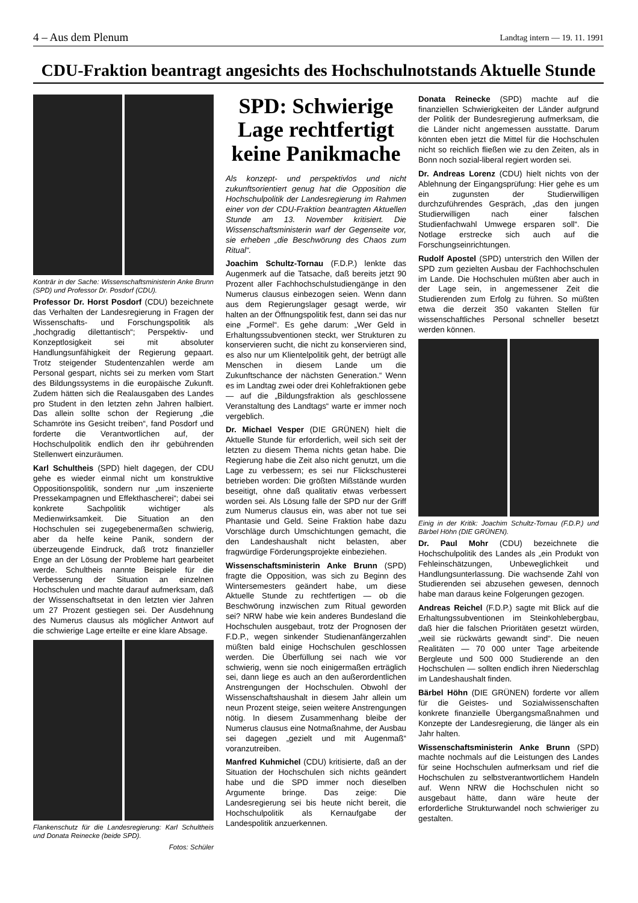4 – Aus dem Plenum Landtag intern — 19. 11. 1991
CDU-Fraktion beantragt angesichts des Hochschulnotstands Aktuelle Stunde
Konträr in der Sache: Wissenschaftsministerin Anke Brunn (SPD) und Professor Dr. Posdorf (CDU).
Professor Dr. Horst Posdorf (CDU) bezeichnete das Verhalten der Landesregierung in Fragen der Wissenschafts- und Forschungspolitik als „hochgradig dilettantisch“; Perspektiv- und Konzeptlosigkeit sei mit absoluter Handlungsunfähigkeit der Regierung gepaart. Trotz steigender Studentenzahlen werde am Personal gespart, nichts sei zu merken vom Start des Bildungssystems in die europäische Zukunft. Zudem hätten sich die Realausgaben des Landes pro Student in den letzten zehn Jahren halbiert. Das allein sollte schon der Regierung „die Schamröte ins Gesicht treiben“, fand Posdorf und forderte die Verantwortlichen auf, der Hochschulpolitik endlich den ihr gebührenden Stellenwert einzuräumen.
Karl Schultheis (SPD) hielt dagegen, der CDU gehe es wieder einmal nicht um konstruktive Oppositionspolitik, sondern nur „um inszenierte Pressekampagnen und Effekthascherei“; dabei sei konkrete Sachpolitik wichtiger als Medienwirksamkeit. Die Situation an den Hochschulen sei zugegebenermaßen schwierig, aber da helfe keine Panik, sondern der überzeugende Eindruck, daß trotz finanzieller Enge an der Lösung der Probleme hart gearbeitet werde. Schultheis nannte Beispiele für die Verbesserung der Situation an einzelnen Hochschulen und machte darauf aufmerksam, daß der Wissenschaftsetat in den letzten vier Jahren um 27 Prozent gestiegen sei. Der Ausdehnung des Numerus clausus als möglicher Antwort auf die schwierige Lage erteilte er eine klare Absage.
Flankenschutz für die Landesregierung: Karl Schultheis und Donata Reinecke (beide SPD).
Fotos: Schüler
SPD: Schwierige Lage rechtfertigt keine Panikmache
Als konzept- und perspektivlos und nicht zukunftsorientiert genug hat die Opposition die Hochschulpolitik der Landesregierung im Rahmen einer von der CDU-Fraktion beantragten Aktuellen Stunde am 13. November kritisiert. Die Wissenschaftsministerin warf der Gegenseite vor, sie erheben „die Beschwörung des Chaos zum Ritual“.
Joachim Schultz-Tornau (F.D.P.) lenkte das Augenmerk auf die Tatsache, daß bereits jetzt 90 Prozent aller Fachhochschulstudiengänge in den Numerus clausus einbezogen seien. Wenn dann aus dem Regierungslager gesagt werde, wir halten an der Öffnungspolitik fest, dann sei das nur eine „Formel“. Es gehe darum: „Wer Geld in Erhaltungssubventionen steckt, wer Strukturen zu konservieren sucht, die nicht zu konservieren sind, es also nur um Klientelpolitik geht, der betrügt alle Menschen in diesem Lande um die Zukunftschance der nächsten Generation.“ Wenn es im Landtag zwei oder drei Kohlefraktionen gebe — auf die „Bildungsfraktion als geschlossene Veranstaltung des Landtags“ warte er immer noch vergeblich.
Dr. Michael Vesper (DIE GRÜNEN) hielt die Aktuelle Stunde für erforderlich, weil sich seit der letzten zu diesem Thema nichts getan habe. Die Regierung habe die Zeit also nicht genutzt, um die Lage zu verbessern; es sei nur Flickschusterei betrieben worden: Die größten Mißstände wurden beseitigt, ohne daß qualitativ etwas verbessert worden sei. Als Lösung falle der SPD nur der Griff zum Numerus clausus ein, was aber not tue sei Phantasie und Geld. Seine Fraktion habe dazu Vorschläge durch Umschichtungen gemacht, die den Landeshaushalt nicht belasten, aber fragwürdige Förderungsprojekte einbeziehen.
Wissenschaftsministerin Anke Brunn (SPD) fragte die Opposition, was sich zu Beginn des Wintersemesters geändert habe, um diese Aktuelle Stunde zu rechtfertigen — ob die Beschwörung inzwischen zum Ritual geworden sei? NRW habe wie kein anderes Bundesland die Hochschulen ausgebaut, trotz der Prognosen der F.D.P., wegen sinkender Studienanfängerzahlen müßten bald einige Hochschulen geschlossen werden. Die Überfüllung sei nach wie vor schwierig, wenn sie noch einigermaßen erträglich sei, dann liege es auch an den außerordentlichen Anstrengungen der Hochschulen. Obwohl der Wissenschaftshaushalt in diesem Jahr allein um neun Prozent steige, seien weitere Anstrengungen nötig. In diesem Zusammenhang bleibe der Numerus clausus eine Notmaßnahme, der Ausbau sei dagegen „gezielt und mit Augenmaß“ voranzutreiben.
Manfred Kuhmichel (CDU) kritisierte, daß an der Situation der Hochschulen sich nichts geändert habe und die SPD immer noch dieselben Argumente bringe. Das zeige: Die Landesregierung sei bis heute nicht bereit, die Hochschulpolitik als Kernaufgabe der Landespolitik anzuerkennen.
Donata Reinecke (SPD) machte auf die finanziellen Schwierigkeiten der Länder aufgrund der Politik der Bundesregierung aufmerksam, die die Länder nicht angemessen ausstatte. Darum könnten eben jetzt die Mittel für die Hochschulen nicht so reichlich fließen wie zu den Zeiten, als in Bonn noch sozial-liberal regiert worden sei.
Dr. Andreas Lorenz (CDU) hielt nichts von der Ablehnung der Eingangsprüfung: Hier gehe es um ein zugunsten der Studierwilligen durchzuführendes Gespräch, „das den jungen Studierwilligen nach einer falschen Studienfachwahl Umwege ersparen soll“. Die Notlage erstrecke sich auch auf die Forschungseinrichtungen.
Rudolf Apostel (SPD) unterstrich den Willen der SPD zum gezielten Ausbau der Fachhochschulen im Lande. Die Hochschulen müßten aber auch in der Lage sein, in angemessener Zeit die Studierenden zum Erfolg zu führen. So müßten etwa die derzeit 350 vakanten Stellen für wissenschaftliches Personal schneller besetzt werden können.
Einig in der Kritik: Joachim Schultz-Tornau (F.D.P.) und Bärbel Höhn (DIE GRÜNEN).
Dr. Paul Mohr (CDU) bezeichnete die Hochschulpolitik des Landes als „ein Produkt von Fehleinschätzungen, Unbeweglichkeit und Handlungsunterlassung. Die wachsende Zahl von Studierenden sei abzusehen gewesen, dennoch habe man daraus keine Folgerungen gezogen.
Andreas Reichel (F.D.P.) sagte mit Blick auf die Erhaltungssubventionen im Steinkohlebergbau, daß hier die falschen Prioritäten gesetzt würden, „weil sie rückwärts gewandt sind“. Die neuen Realitäten — 70 000 unter Tage arbeitende Bergleute und 500 000 Studierende an den Hochschulen — sollten endlich ihren Niederschlag im Landeshaushalt finden.
Bärbel Höhn (DIE GRÜNEN) forderte vor allem für die Geistes- und Sozialwissenschaften konkrete finanzielle Übergangsmaßnahmen und Konzepte der Landesregierung, die länger als ein Jahr halten.
Wissenschaftsministerin Anke Brunn (SPD) machte nochmals auf die Leistungen des Landes für seine Hochschulen aufmerksam und rief die Hochschulen zu selbstverantwortlichem Handeln auf. Wenn NRW die Hochschulen nicht so ausgebaut hätte, dann wäre heute der erforderliche Strukturwandel noch schwieriger zu gestalten.